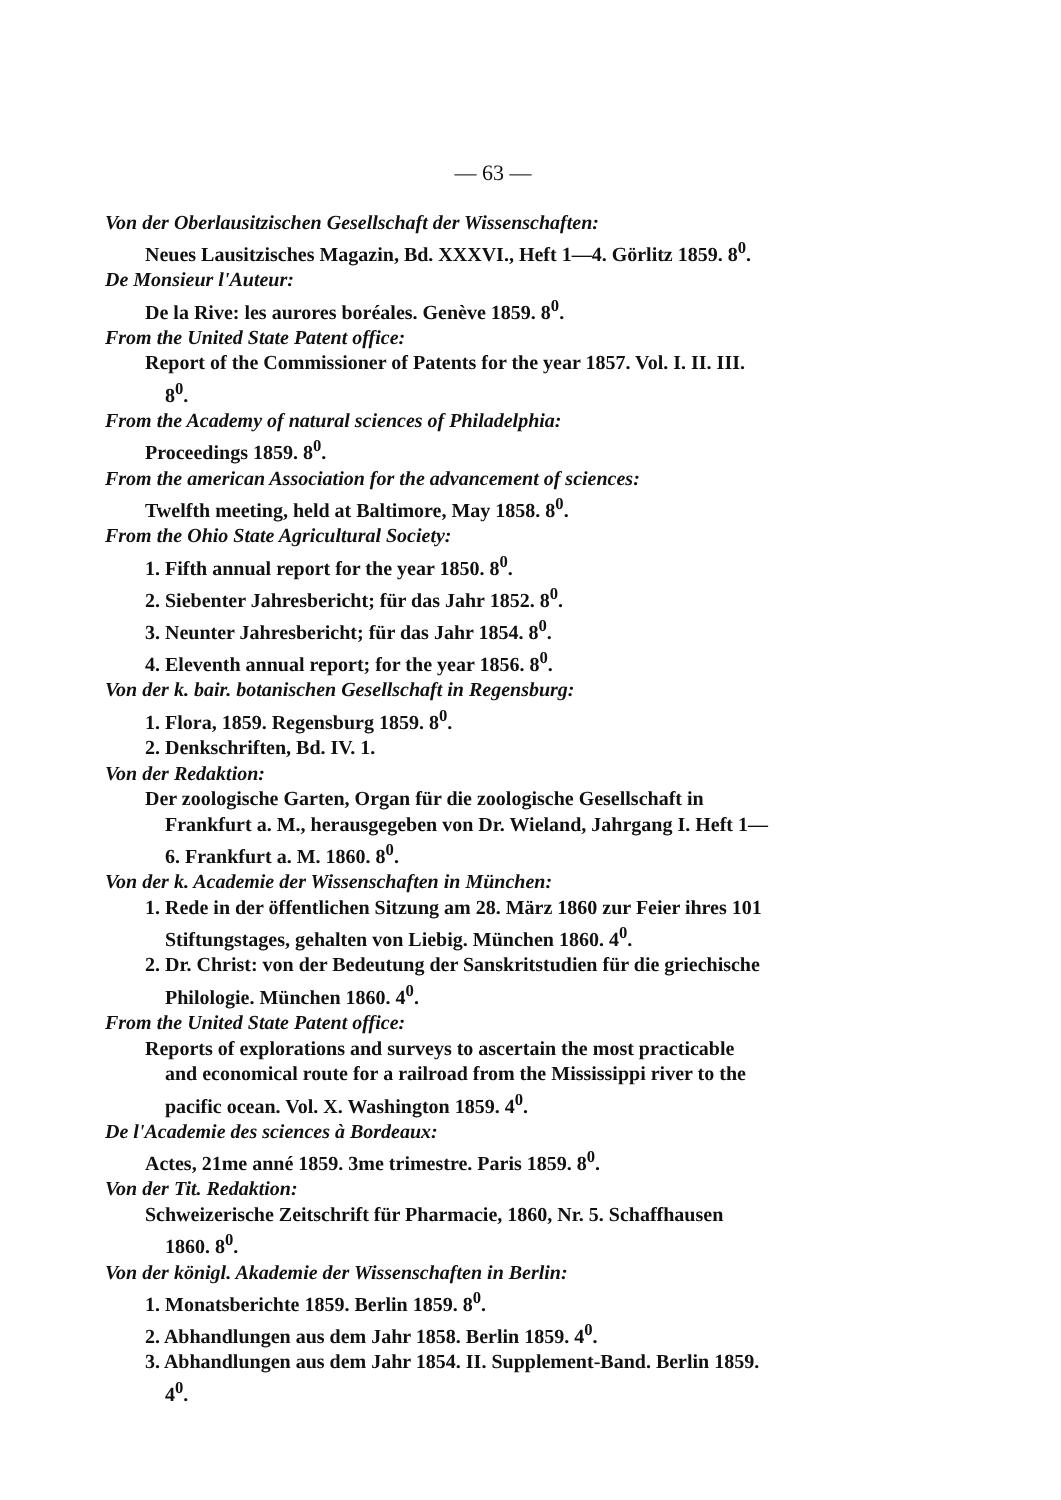— 63 —
Von der Oberlausitzischen Gesellschaft der Wissenschaften:
Neues Lausitzisches Magazin, Bd. XXXVI., Heft 1—4. Görlitz 1859. 8<sup>0</sup>.
De Monsieur l'Auteur:
De la Rive: les aurores boréales. Genève 1859. 8<sup>0</sup>.
From the United State Patent office:
Report of the Commissioner of Patents for the year 1857. Vol. I. II. III. 8<sup>0</sup>.
From the Academy of natural sciences of Philadelphia:
Proceedings 1859. 8<sup>0</sup>.
From the american Association for the advancement of sciences:
Twelfth meeting, held at Baltimore, May 1858. 8<sup>0</sup>.
From the Ohio State Agricultural Society:
1. Fifth annual report for the year 1850. 8<sup>0</sup>.
2. Siebenter Jahresbericht; für das Jahr 1852. 8<sup>0</sup>.
3. Neunter Jahresbericht; für das Jahr 1854. 8<sup>0</sup>.
4. Eleventh annual report; for the year 1856. 8<sup>0</sup>.
Von der k. bair. botanischen Gesellschaft in Regensburg:
1. Flora, 1859. Regensburg 1859. 8<sup>0</sup>.
2. Denkschriften, Bd. IV. 1.
Von der Redaktion:
Der zoologische Garten, Organ für die zoologische Gesellschaft in Frankfurt a. M., herausgegeben von Dr. Wieland, Jahrgang I. Heft 1—6. Frankfurt a. M. 1860. 8<sup>0</sup>.
Von der k. Academie der Wissenschaften in München:
1. Rede in der öffentlichen Sitzung am 28. März 1860 zur Feier ihres 101 Stiftungstages, gehalten von Liebig. München 1860. 4<sup>0</sup>.
2. Dr. Christ: von der Bedeutung der Sanskritstudien für die griechische Philologie. München 1860. 4<sup>0</sup>.
From the United State Patent office:
Reports of explorations and surveys to ascertain the most practicable and economical route for a railroad from the Mississippi river to the pacific ocean. Vol. X. Washington 1859. 4<sup>0</sup>.
De l'Academie des sciences à Bordeaux:
Actes, 21me anné 1859. 3me trimestre. Paris 1859. 8<sup>0</sup>.
Von der Tit. Redaktion:
Schweizerische Zeitschrift für Pharmacie, 1860, Nr. 5. Schaffhausen 1860. 8<sup>0</sup>.
Von der königl. Akademie der Wissenschaften in Berlin:
1. Monatsberichte 1859. Berlin 1859. 8<sup>0</sup>.
2. Abhandlungen aus dem Jahr 1858. Berlin 1859. 4<sup>0</sup>.
3. Abhandlungen aus dem Jahr 1854. II. Supplement-Band. Berlin 1859. 4<sup>0</sup>.